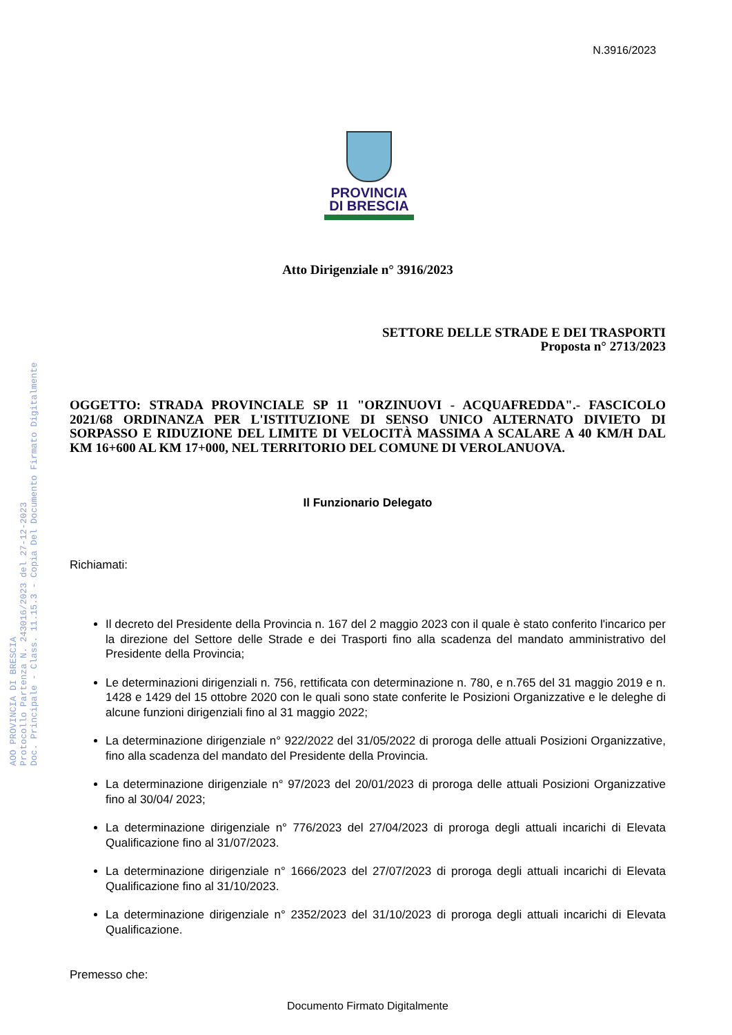N.3916/2023
PROVINCIA
DI BRESCIA
AOO PROVINCIA DI BRESCIA
Protocollo Partenza N. 243016/2023 del 27-12-2023
Doc. Principale - Class. 11.15.3 - Copia Del Documento Firmato Digitalmente
Atto Dirigenziale n° 3916/2023
SETTORE DELLE STRADE E DEI TRASPORTI
Proposta n° 2713/2023
OGGETTO: STRADA PROVINCIALE SP 11 "ORZINUOVI - ACQUAFREDDA".- FASCICOLO 2021/68 ORDINANZA PER L'ISTITUZIONE DI SENSO UNICO ALTERNATO DIVIETO DI SORPASSO E RIDUZIONE DEL LIMITE DI VELOCITÀ MASSIMA A SCALARE A 40 KM/H DAL KM 16+600 AL KM 17+000, NEL TERRITORIO DEL COMUNE DI VEROLANUOVA.
Il Funzionario Delegato
Richiamati:
Il decreto del Presidente della Provincia n. 167 del 2 maggio 2023 con il quale è stato conferito l'incarico per la direzione del Settore delle Strade e dei Trasporti fino alla scadenza del mandato amministrativo del Presidente della Provincia;
Le determinazioni dirigenziali n. 756, rettificata con determinazione n. 780, e n.765 del 31 maggio 2019 e n. 1428 e 1429 del 15 ottobre 2020 con le quali sono state conferite le Posizioni Organizzative e le deleghe di alcune funzioni dirigenziali fino al 31 maggio 2022;
La determinazione dirigenziale n° 922/2022 del 31/05/2022 di proroga delle attuali Posizioni Organizzative, fino alla scadenza del mandato del Presidente della Provincia.
La determinazione dirigenziale n° 97/2023 del 20/01/2023 di proroga delle attuali Posizioni Organizzative fino al 30/04/ 2023;
La determinazione dirigenziale n° 776/2023 del 27/04/2023 di proroga degli attuali incarichi di Elevata Qualificazione fino al 31/07/2023.
La determinazione dirigenziale n° 1666/2023 del 27/07/2023 di proroga degli attuali incarichi di Elevata Qualificazione fino al 31/10/2023.
La determinazione dirigenziale n° 2352/2023 del 31/10/2023 di proroga degli attuali incarichi di Elevata Qualificazione.
Premesso che:
Documento Firmato Digitalmente